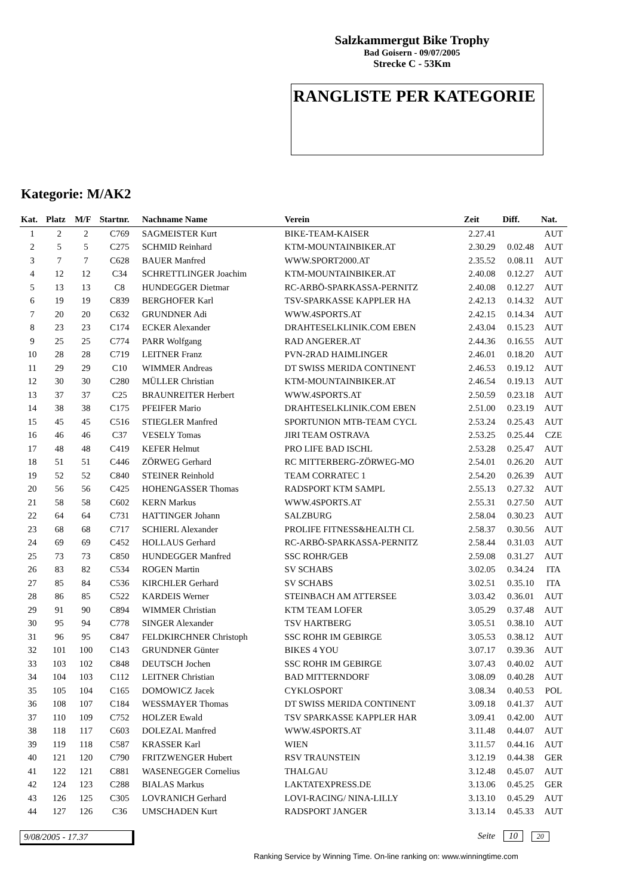Salzkammergut Bike Trophy
Bad Goisern - 09/07/2005
Strecke C - 53Km
RANGLISTE PER KATEGORIE
Kategorie: M/AK2
| Kat. | Platz | M/F | Startnr. | Nachname Name | Verein | Zeit | Diff. | Nat. |
| --- | --- | --- | --- | --- | --- | --- | --- | --- |
| 1 | 2 | 2 | C769 | SAGMEISTER Kurt | BIKE-TEAM-KAISER | 2.27.41 | | AUT |
| 2 | 5 | 5 | C275 | SCHMID Reinhard | KTM-MOUNTAINBIKER.AT | 2.30.29 | 0.02.48 | AUT |
| 3 | 7 | 7 | C628 | BAUER Manfred | WWW.SPORT2000.AT | 2.35.52 | 0.08.11 | AUT |
| 4 | 12 | 12 | C34 | SCHRETTLINGER Joachim | KTM-MOUNTAINBIKER.AT | 2.40.08 | 0.12.27 | AUT |
| 5 | 13 | 13 | C8 | HUNDEGGER Dietmar | RC-ARBÖ-SPARKASSA-PERNITZ | 2.40.08 | 0.12.27 | AUT |
| 6 | 19 | 19 | C839 | BERGHOFER Karl | TSV-SPARKASSE KAPPLER HA | 2.42.13 | 0.14.32 | AUT |
| 7 | 20 | 20 | C632 | GRUNDNER Adi | WWW.4SPORTS.AT | 2.42.15 | 0.14.34 | AUT |
| 8 | 23 | 23 | C174 | ECKER Alexander | DRAHTESELKLINIK.COM EBEN | 2.43.04 | 0.15.23 | AUT |
| 9 | 25 | 25 | C774 | PARR Wolfgang | RAD ANGERER.AT | 2.44.36 | 0.16.55 | AUT |
| 10 | 28 | 28 | C719 | LEITNER Franz | PVN-2RAD HAIMLINGER | 2.46.01 | 0.18.20 | AUT |
| 11 | 29 | 29 | C10 | WIMMER Andreas | DT SWISS MERIDA CONTINENT | 2.46.53 | 0.19.12 | AUT |
| 12 | 30 | 30 | C280 | MÜLLER Christian | KTM-MOUNTAINBIKER.AT | 2.46.54 | 0.19.13 | AUT |
| 13 | 37 | 37 | C25 | BRAUNREITER Herbert | WWW.4SPORTS.AT | 2.50.59 | 0.23.18 | AUT |
| 14 | 38 | 38 | C175 | PFEIFER Mario | DRAHTESELKLINIK.COM EBEN | 2.51.00 | 0.23.19 | AUT |
| 15 | 45 | 45 | C516 | STIEGLER Manfred | SPORTUNION MTB-TEAM CYCL | 2.53.24 | 0.25.43 | AUT |
| 16 | 46 | 46 | C37 | VESELY Tomas | JIRI TEAM OSTRAVA | 2.53.25 | 0.25.44 | CZE |
| 17 | 48 | 48 | C419 | KEFER Helmut | PRO LIFE BAD ISCHL | 2.53.28 | 0.25.47 | AUT |
| 18 | 51 | 51 | C446 | ZÖRWEG Gerhard | RC MITTERBERG-ZÖRWEG-MO | 2.54.01 | 0.26.20 | AUT |
| 19 | 52 | 52 | C840 | STEINER Reinhold | TEAM CORRATEC 1 | 2.54.20 | 0.26.39 | AUT |
| 20 | 56 | 56 | C425 | HOHENGASSER Thomas | RADSPORT KTM SAMPL | 2.55.13 | 0.27.32 | AUT |
| 21 | 58 | 58 | C602 | KERN Markus | WWW.4SPORTS.AT | 2.55.31 | 0.27.50 | AUT |
| 22 | 64 | 64 | C731 | HATTINGER Johann | SALZBURG | 2.58.04 | 0.30.23 | AUT |
| 23 | 68 | 68 | C717 | SCHIERL Alexander | PROLIFE FITNESS&HEALTH CL | 2.58.37 | 0.30.56 | AUT |
| 24 | 69 | 69 | C452 | HOLLAUS Gerhard | RC-ARBÖ-SPARKASSA-PERNITZ | 2.58.44 | 0.31.03 | AUT |
| 25 | 73 | 73 | C850 | HUNDEGGER Manfred | SSC ROHR/GEB | 2.59.08 | 0.31.27 | AUT |
| 26 | 83 | 82 | C534 | ROGEN Martin | SV SCHABS | 3.02.05 | 0.34.24 | ITA |
| 27 | 85 | 84 | C536 | KIRCHLER Gerhard | SV SCHABS | 3.02.51 | 0.35.10 | ITA |
| 28 | 86 | 85 | C522 | KARDEIS Werner | STEINBACH AM ATTERSEE | 3.03.42 | 0.36.01 | AUT |
| 29 | 91 | 90 | C894 | WIMMER Christian | KTM TEAM LOFER | 3.05.29 | 0.37.48 | AUT |
| 30 | 95 | 94 | C778 | SINGER Alexander | TSV HARTBERG | 3.05.51 | 0.38.10 | AUT |
| 31 | 96 | 95 | C847 | FELDKIRCHNER Christoph | SSC ROHR IM GEBIRGE | 3.05.53 | 0.38.12 | AUT |
| 32 | 101 | 100 | C143 | GRUNDNER Günter | BIKES 4 YOU | 3.07.17 | 0.39.36 | AUT |
| 33 | 103 | 102 | C848 | DEUTSCH Jochen | SSC ROHR IM GEBIRGE | 3.07.43 | 0.40.02 | AUT |
| 34 | 104 | 103 | C112 | LEITNER Christian | BAD MITTERNDORF | 3.08.09 | 0.40.28 | AUT |
| 35 | 105 | 104 | C165 | DOMOWICZ Jacek | CYKLOSPORT | 3.08.34 | 0.40.53 | POL |
| 36 | 108 | 107 | C184 | WESSMAYER Thomas | DT SWISS MERIDA CONTINENT | 3.09.18 | 0.41.37 | AUT |
| 37 | 110 | 109 | C752 | HOLZER Ewald | TSV SPARKASSE KAPPLER HAR | 3.09.41 | 0.42.00 | AUT |
| 38 | 118 | 117 | C603 | DOLEZAL Manfred | WWW.4SPORTS.AT | 3.11.48 | 0.44.07 | AUT |
| 39 | 119 | 118 | C587 | KRASSER Karl | WIEN | 3.11.57 | 0.44.16 | AUT |
| 40 | 121 | 120 | C790 | FRITZWENGER Hubert | RSV TRAUNSTEIN | 3.12.19 | 0.44.38 | GER |
| 41 | 122 | 121 | C881 | WASENEGGER Cornelius | THALGAU | 3.12.48 | 0.45.07 | AUT |
| 42 | 124 | 123 | C288 | BIALAS Markus | LAKTATEXPRESS.DE | 3.13.06 | 0.45.25 | GER |
| 43 | 126 | 125 | C305 | LOVRANICH Gerhard | LOVI-RACING/ NINA-LILLY | 3.13.10 | 0.45.29 | AUT |
| 44 | 127 | 126 | C36 | UMSCHADEN Kurt | RADSPORT JANGER | 3.13.14 | 0.45.33 | AUT |
9/08/2005 - 17.37 Seite 10 20
Ranking Service by Winning Time. On-line ranking on: www.winningtime.com